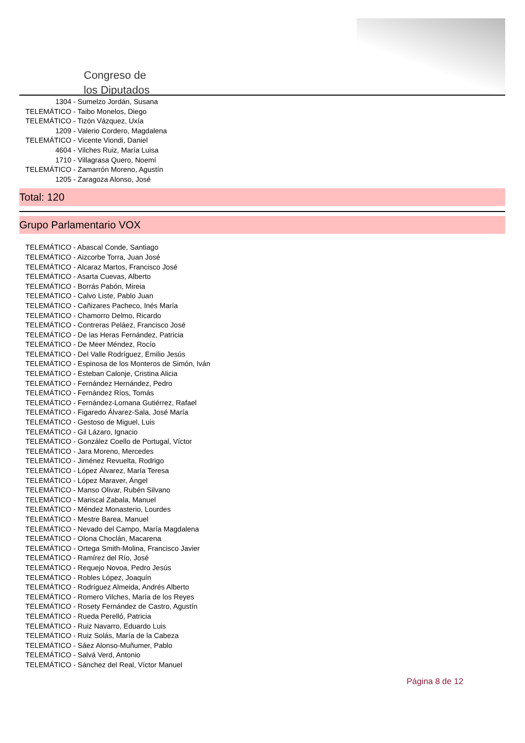Congreso de
los Diputados
1304 - Sumelzo Jordán, Susana
TELEMÁTICO - Taibo Monelos, Diego
TELEMÁTICO - Tizón Vázquez, Uxía
1209 - Valerio Cordero, Magdalena
TELEMÁTICO - Vicente Viondi, Daniel
4604 - Vilches Ruiz, María Luisa
1710 - Villagrasa Quero, Noemí
TELEMÁTICO - Zamarrón Moreno, Agustín
1205 - Zaragoza Alonso, José
Total: 120
Grupo Parlamentario VOX
TELEMÁTICO - Abascal Conde, Santiago
TELEMÁTICO - Aizcorbe Torra, Juan José
TELEMÁTICO - Alcaraz Martos, Francisco José
TELEMÁTICO - Asarta Cuevas, Alberto
TELEMÁTICO - Borrás Pabón, Mireia
TELEMÁTICO - Calvo Liste, Pablo Juan
TELEMÁTICO - Cañizares Pacheco, Inés María
TELEMÁTICO - Chamorro Delmo, Ricardo
TELEMÁTICO - Contreras Peláez, Francisco José
TELEMÁTICO - De las Heras Fernández, Patricia
TELEMÁTICO - De Meer Méndez, Rocío
TELEMÁTICO - Del Valle Rodríguez, Emilio Jesús
TELEMÁTICO - Espinosa de los Monteros de Simón, Iván
TELEMÁTICO - Esteban Calonje, Cristina Alicia
TELEMÁTICO - Fernández Hernández, Pedro
TELEMÁTICO - Fernández Ríos, Tomás
TELEMÁTICO - Fernández-Lomana Gutiérrez, Rafael
TELEMÁTICO - Figaredo Álvarez-Sala, José María
TELEMÁTICO - Gestoso de Miguel, Luis
TELEMÁTICO - Gil Lázaro, Ignacio
TELEMÁTICO - González Coello de Portugal, Víctor
TELEMÁTICO - Jara Moreno, Mercedes
TELEMÁTICO - Jiménez Revuelta, Rodrigo
TELEMÁTICO - López Álvarez, María Teresa
TELEMÁTICO - López Maraver, Ángel
TELEMÁTICO - Manso Olivar, Rubén Silvano
TELEMÁTICO - Mariscal Zabala, Manuel
TELEMÁTICO - Méndez Monasterio, Lourdes
TELEMÁTICO - Mestre Barea, Manuel
TELEMÁTICO - Nevado del Campo, María Magdalena
TELEMÁTICO - Olona Choclán, Macarena
TELEMÁTICO - Ortega Smith-Molina, Francisco Javier
TELEMÁTICO - Ramírez del Río, José
TELEMÁTICO - Requejo Novoa, Pedro Jesús
TELEMÁTICO - Robles López, Joaquín
TELEMÁTICO - Rodríguez Almeida, Andrés Alberto
TELEMÁTICO - Romero Vilches, María de los Reyes
TELEMÁTICO - Rosety Fernández de Castro, Agustín
TELEMÁTICO - Rueda Perelló, Patricia
TELEMÁTICO - Ruiz Navarro, Eduardo Luis
TELEMÁTICO - Ruiz Solás, María de la Cabeza
TELEMÁTICO - Sáez Alonso-Muñumer, Pablo
TELEMÁTICO - Salvá Verd, Antonio
TELEMÁTICO - Sánchez del Real, Víctor Manuel
Página 8 de 12